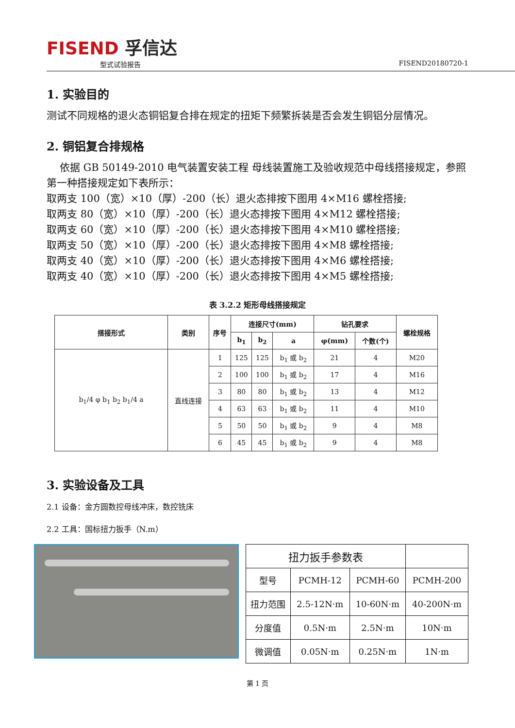FISEND 孚信达
型式试验报告 FISEND20180720-1
1. 实验目的
测试不同规格的退火态铜铝复合排在规定的扭矩下频繁拆装是否会发生铜铝分层情况。
2. 铜铝复合排规格
依据 GB 50149-2010 电气装置安装工程 母线装置施工及验收规范中母线搭接规定，参照第一种搭接规定如下表所示：
取两支 100（宽）×10（厚）-200（长）退火态排按下图用 4×M16 螺栓搭接;
取两支 80（宽）×10（厚）-200（长）退火态排按下图用 4×M12 螺栓搭接;
取两支 60（宽）×10（厚）-200（长）退火态排按下图用 4×M10 螺栓搭接;
取两支 50（宽）×10（厚）-200（长）退火态排按下图用 4×M8 螺栓搭接;
取两支 40（宽）×10（厚）-200（长）退火态排按下图用 4×M6 螺栓搭接;
取两支 40（宽）×10（厚）-200（长）退火态排按下图用 4×M5 螺栓搭接;
表 3.2.2 矩形母线搭接规定
| 搭接形式 | 类别 | 序号 | 连接尺寸(mm) | | | 钻孔要求 | | 螺栓规格 |
| --- | --- | --- | --- | --- | --- | --- | --- | --- |
| | | | b<sub>1</sub> | b<sub>2</sub> | a | φ(mm) | 个数(个) | |
| b<sub>1</sub>/4 φ b<sub>1</sub> b<sub>2</sub> b<sub>1</sub>/4 a | 直线连接 | 1 | 125 | 125 | b<sub>1</sub> 或 b<sub>2</sub> | 21 | 4 | M20 |
| | | 2 | 100 | 100 | b<sub>1</sub> 或 b<sub>2</sub> | 17 | 4 | M16 |
| | | 3 | 80 | 80 | b<sub>1</sub> 或 b<sub>2</sub> | 13 | 4 | M12 |
| | | 4 | 63 | 63 | b<sub>1</sub> 或 b<sub>2</sub> | 11 | 4 | M10 |
| | | 5 | 50 | 50 | b<sub>1</sub> 或 b<sub>2</sub> | 9 | 4 | M8 |
| | | 6 | 45 | 45 | b<sub>1</sub> 或 b<sub>2</sub> | 9 | 4 | M8 |
3. 实验设备及工具
2.1 设备：金方圆数控母线冲床，数控铣床
2.2 工具：国标扭力扳手（N.m）
| 扭力扳手参数表 | | | |
| 型号 | PCMH-12 | PCMH-60 | PCMH-200 |
| 扭力范围 | 2.5-12N·m | 10-60N·m | 40-200N·m |
| 分度值 | 0.5N·m | 2.5N·m | 10N·m |
| 微调值 | 0.05N·m | 0.25N·m | 1N·m |
第 1 页